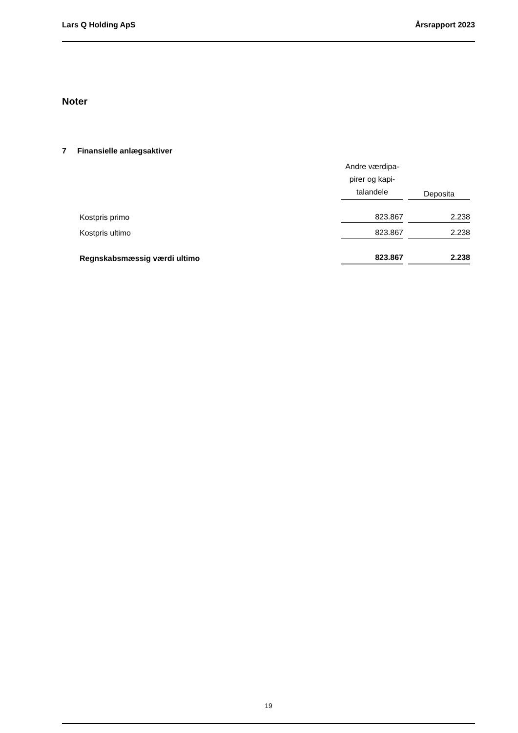Lars Q Holding ApS Årsrapport 2023
Noter
7 Finansielle anlægsaktiver
| | Andre værdipa- pirer og kapi- talandele | Deposita |
| --- | --- | --- |
| Kostpris primo | 823.867 | 2.238 |
| Kostpris ultimo | 823.867 | 2.238 |
| Regnskabsmæssig værdi ultimo | 823.867 | 2.238 |
19